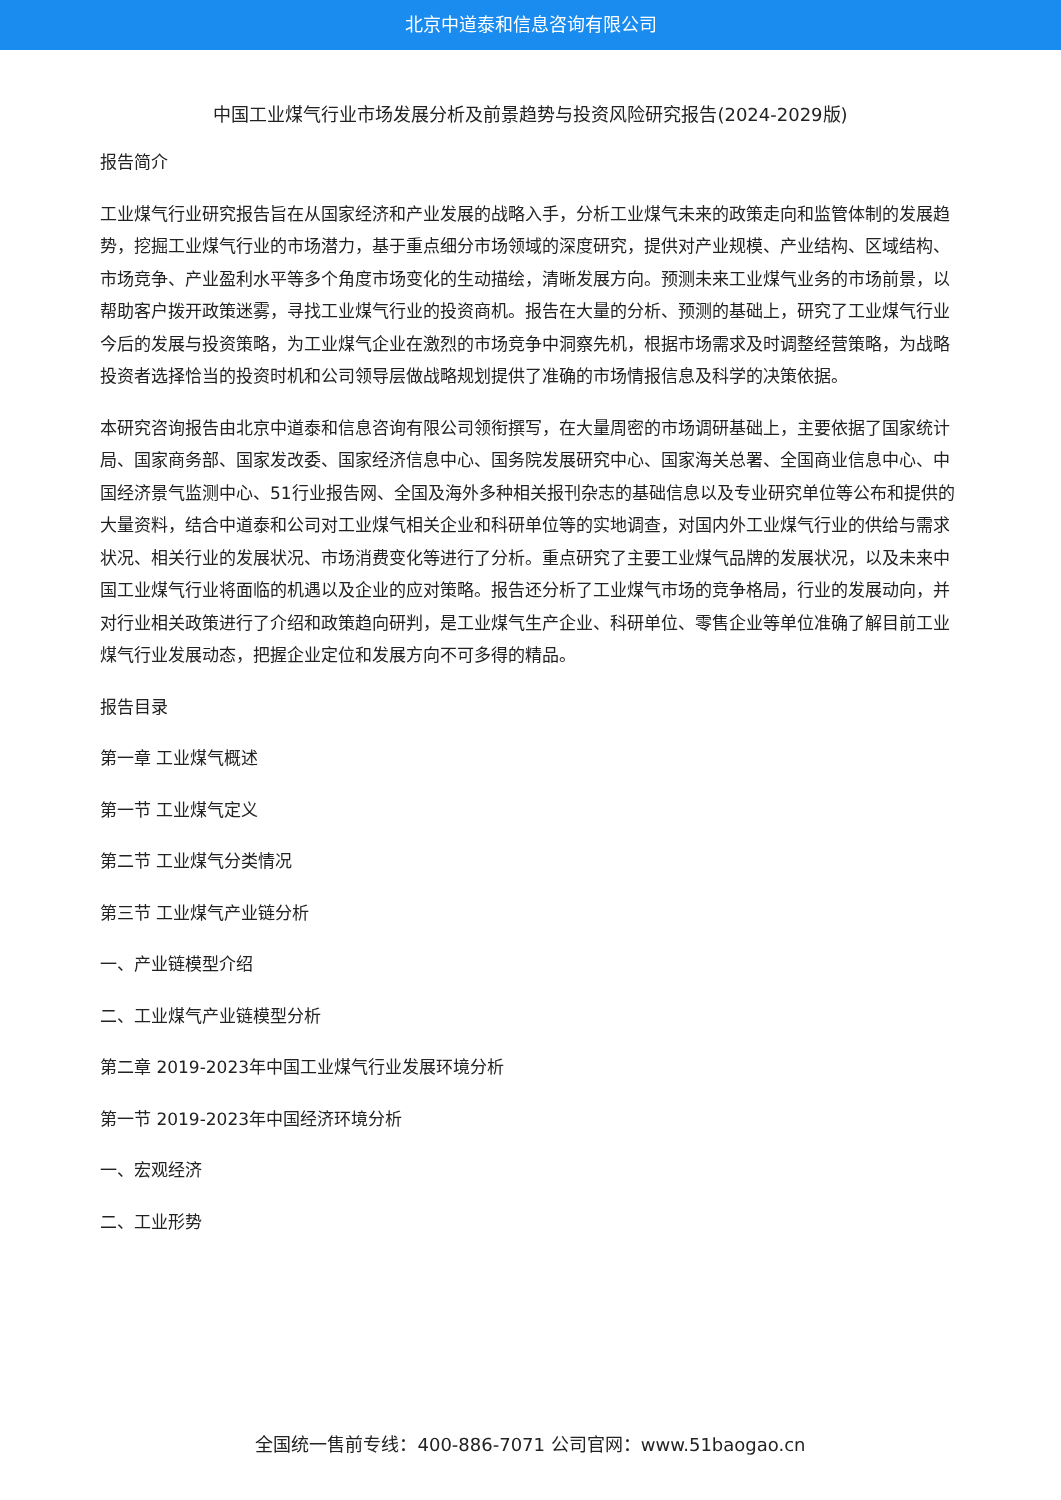北京中道泰和信息咨询有限公司
中国工业煤气行业市场发展分析及前景趋势与投资风险研究报告(2024-2029版)
报告简介
工业煤气行业研究报告旨在从国家经济和产业发展的战略入手，分析工业煤气未来的政策走向和监管体制的发展趋势，挖掘工业煤气行业的市场潜力，基于重点细分市场领域的深度研究，提供对产业规模、产业结构、区域结构、市场竞争、产业盈利水平等多个角度市场变化的生动描绘，清晰发展方向。预测未来工业煤气业务的市场前景，以帮助客户拨开政策迷雾，寻找工业煤气行业的投资商机。报告在大量的分析、预测的基础上，研究了工业煤气行业今后的发展与投资策略，为工业煤气企业在激烈的市场竞争中洞察先机，根据市场需求及时调整经营策略，为战略投资者选择恰当的投资时机和公司领导层做战略规划提供了准确的市场情报信息及科学的决策依据。
本研究咨询报告由北京中道泰和信息咨询有限公司领衔撰写，在大量周密的市场调研基础上，主要依据了国家统计局、国家商务部、国家发改委、国家经济信息中心、国务院发展研究中心、国家海关总署、全国商业信息中心、中国经济景气监测中心、51行业报告网、全国及海外多种相关报刊杂志的基础信息以及专业研究单位等公布和提供的大量资料，结合中道泰和公司对工业煤气相关企业和科研单位等的实地调查，对国内外工业煤气行业的供给与需求状况、相关行业的发展状况、市场消费变化等进行了分析。重点研究了主要工业煤气品牌的发展状况，以及未来中国工业煤气行业将面临的机遇以及企业的应对策略。报告还分析了工业煤气市场的竞争格局，行业的发展动向，并对行业相关政策进行了介绍和政策趋向研判，是工业煤气生产企业、科研单位、零售企业等单位准确了解目前工业煤气行业发展动态，把握企业定位和发展方向不可多得的精品。
报告目录
第一章 工业煤气概述
第一节 工业煤气定义
第二节 工业煤气分类情况
第三节 工业煤气产业链分析
一、产业链模型介绍
二、工业煤气产业链模型分析
第二章 2019-2023年中国工业煤气行业发展环境分析
第一节 2019-2023年中国经济环境分析
一、宏观经济
二、工业形势
全国统一售前专线：400-886-7071 公司官网：www.51baogao.cn